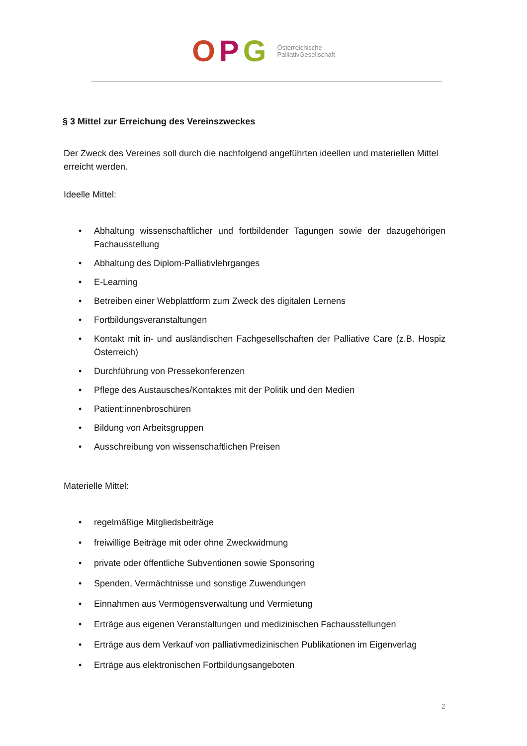OPG Österreichische
PalliativGesellschaft
§ 3 Mittel zur Erreichung des Vereinszweckes
Der Zweck des Vereines soll durch die nachfolgend angeführten ideellen und materiellen Mittel erreicht werden.
Ideelle Mittel:
• Abhaltung wissenschaftlicher und fortbildender Tagungen sowie der dazugehörigen Fachausstellung
• Abhaltung des Diplom-Palliativlehrganges
• E-Learning
• Betreiben einer Webplattform zum Zweck des digitalen Lernens
• Fortbildungsveranstaltungen
• Kontakt mit in- und ausländischen Fachgesellschaften der Palliative Care (z.B. Hospiz Österreich)
• Durchführung von Pressekonferenzen
• Pflege des Austausches/Kontaktes mit der Politik und den Medien
• Patient:innenbroschüren
• Bildung von Arbeitsgruppen
• Ausschreibung von wissenschaftlichen Preisen
Materielle Mittel:
• regelmäßige Mitgliedsbeiträge
• freiwillige Beiträge mit oder ohne Zweckwidmung
• private oder öffentliche Subventionen sowie Sponsoring
• Spenden, Vermächtnisse und sonstige Zuwendungen
• Einnahmen aus Vermögensverwaltung und Vermietung
• Erträge aus eigenen Veranstaltungen und medizinischen Fachausstellungen
• Erträge aus dem Verkauf von palliativmedizinischen Publikationen im Eigenverlag
• Erträge aus elektronischen Fortbildungsangeboten
2